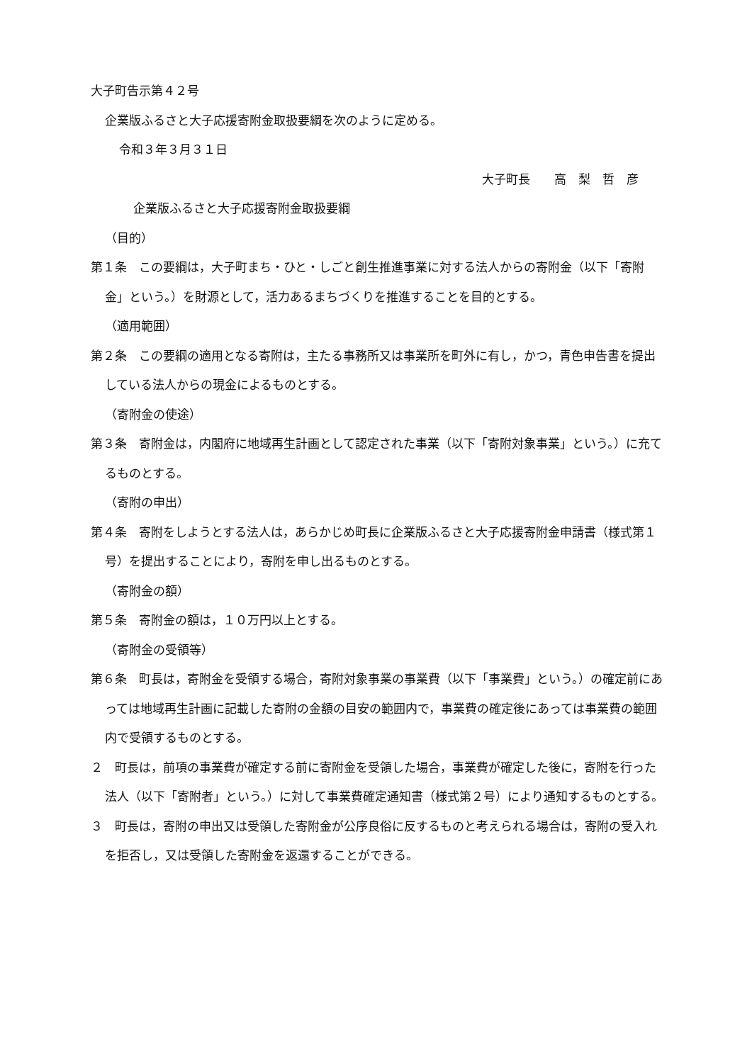大子町告示第４２号
企業版ふるさと大子応援寄附金取扱要綱を次のように定める。
令和３年３月３１日
大子町長　　高　梨　哲　彦
企業版ふるさと大子応援寄附金取扱要綱
（目的）
第１条　この要綱は，大子町まち・ひと・しごと創生推進事業に対する法人からの寄附金（以下「寄附金」という。）を財源として，活力あるまちづくりを推進することを目的とする。
（適用範囲）
第２条　この要綱の適用となる寄附は，主たる事務所又は事業所を町外に有し，かつ，青色申告書を提出している法人からの現金によるものとする。
（寄附金の使途）
第３条　寄附金は，内閣府に地域再生計画として認定された事業（以下「寄附対象事業」という。）に充てるものとする。
（寄附の申出）
第４条　寄附をしようとする法人は，あらかじめ町長に企業版ふるさと大子応援寄附金申請書（様式第１号）を提出することにより，寄附を申し出るものとする。
（寄附金の額）
第５条　寄附金の額は，１０万円以上とする。
（寄附金の受領等）
第６条　町長は，寄附金を受領する場合，寄附対象事業の事業費（以下「事業費」という。）の確定前にあっては地域再生計画に記載した寄附の金額の目安の範囲内で，事業費の確定後にあっては事業費の範囲内で受領するものとする。
２　町長は，前項の事業費が確定する前に寄附金を受領した場合，事業費が確定した後に，寄附を行った法人（以下「寄附者」という。）に対して事業費確定通知書（様式第２号）により通知するものとする。
３　町長は，寄附の申出又は受領した寄附金が公序良俗に反するものと考えられる場合は，寄附の受入れを拒否し，又は受領した寄附金を返還することができる。